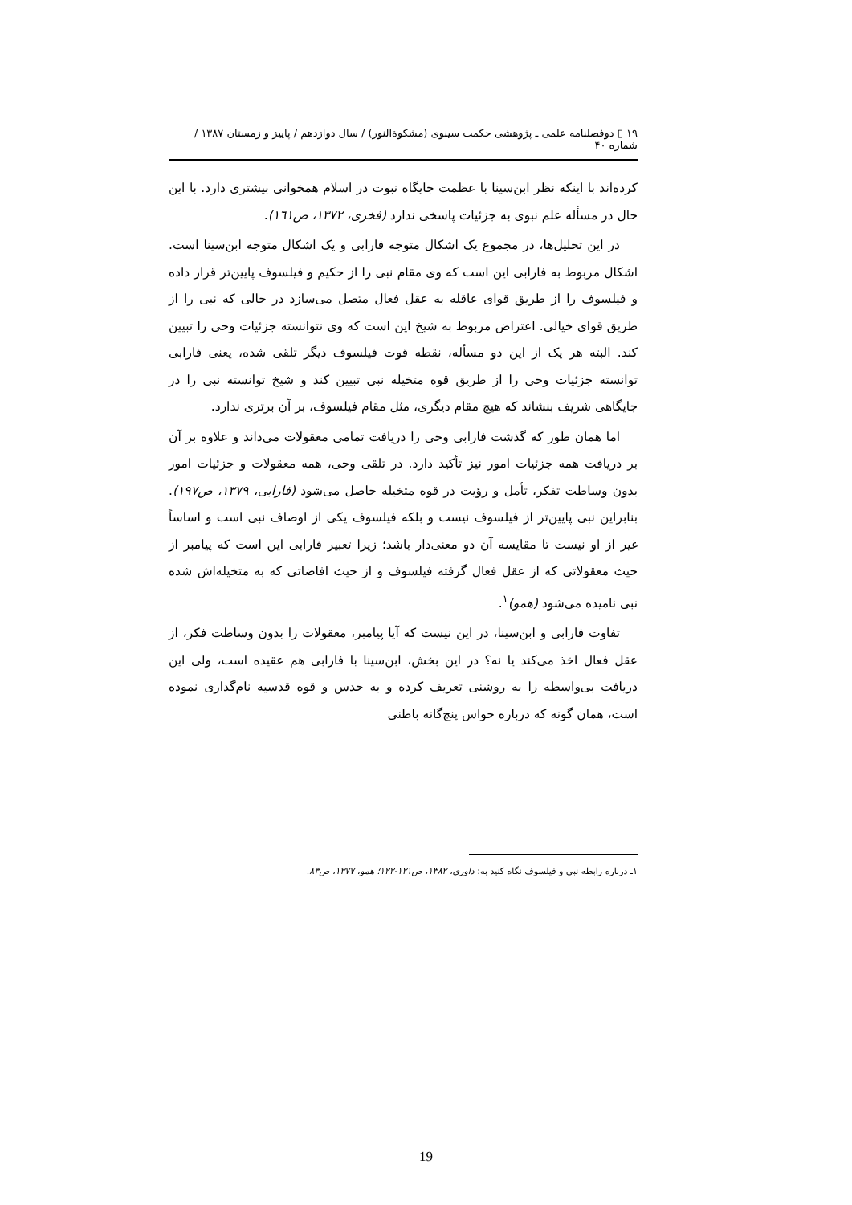۱۹ ▯ دوفصلنامه علمی ـ پژوهشی حکمت سینوی (مشکوةالنور) / سال دوازدهم / پاییز و زمستان ۱۳۸۷ / شماره ۴۰
کرده‌اند با اینکه نظر ابن‌سینا با عظمت جایگاه نبوت در اسلام همخوانی بیشتری دارد. با این حال در مسأله علم نبوی به جزئیات پاسخی ندارد (فخری، ۱۳۷۲، ص۱٦۱).
در این تحلیل‌ها، در مجموع یک اشکال متوجه فارابی و یک اشکال متوجه ابن‌سینا است. اشکال مربوط به فارابی این است که وی مقام نبی را از حکیم و فیلسوف پایین‌تر قرار داده و فیلسوف را از طریق قوای عاقله به عقل فعال متصل می‌سازد در حالی که نبی را از طریق قوای خیالی. اعتراض مربوط به شیخ این است که وی نتوانسته جزئیات وحی را تبیین کند. البته هر یک از این دو مسأله، نقطه قوت فیلسوف دیگر تلقی شده، یعنی فارابی توانسته جزئیات وحی را از طریق قوه متخیله نبی تبیین کند و شیخ توانسته نبی را در جایگاهی شریف بنشاند که هیچ مقام دیگری، مثل مقام فیلسوف، بر آن برتری ندارد.
اما همان طور که گذشت فارابی وحی را دریافت تمامی معقولات می‌داند و علاوه بر آن بر دریافت همه جزئیات امور نیز تأکید دارد. در تلقی وحی، همه معقولات و جزئیات امور بدون وساطت تفکر، تأمل و رؤیت در قوه متخیله حاصل می‌شود (فارابی، ۱۳۷۹، ص۱۹۷). بنابراین نبی پایین‌تر از فیلسوف نیست و بلکه فیلسوف یکی از اوصاف نبی است و اساساً غیر از او نیست تا مقایسه آن دو معنی‌دار باشد؛ زیرا تعبیر فارابی این است که پیامبر از حیث معقولاتی که از عقل فعال گرفته فیلسوف و از حیث افاضاتی که به متخیله‌اش شده نبی نامیده می‌شود (همو)<sup>۱</sup>.
تفاوت فارابی و ابن‌سینا، در این نیست که آیا پیامبر، معقولات را بدون وساطت فکر، از عقل فعال اخذ می‌کند یا نه؟ در این بخش، ابن‌سینا با فارابی هم عقیده است، ولی این دریافت بی‌واسطه را به روشنی تعریف کرده و به حدس و قوه قدسیه نام‌گذاری نموده است، همان گونه که درباره حواس پنج‌گانه باطنی
۱ـ درباره رابطه نبی و فیلسوف نگاه کنید به: داوری، ۱۳۸۲، ص۱۲۱-۱۲۲؛ همو، ۱۳۷۷، ص۸۳.
19